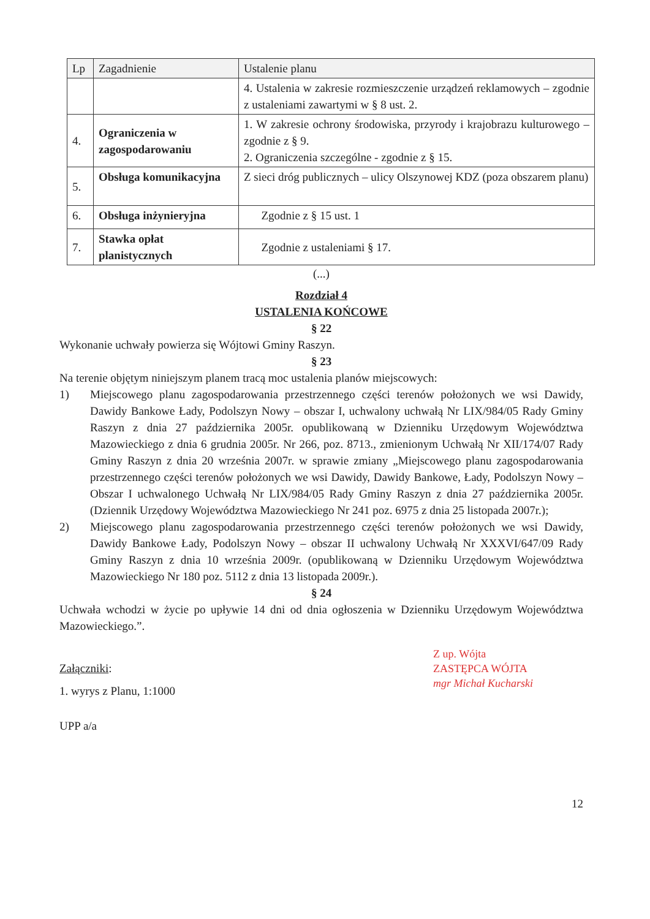| Lp | Zagadnienie | Ustalenie planu |
| --- | --- | --- |
| | | 4. Ustalenia w zakresie rozmieszczenie urządzeń reklamowych – zgodnie z ustaleniami zawartymi w § 8 ust. 2. |
| 4. | Ograniczenia w zagospodarowaniu | 1. W zakresie ochrony środowiska, przyrody i krajobrazu kulturowego – zgodnie z § 9. 2. Ograniczenia szczególne - zgodnie z § 15. |
| 5. | Obsługa komunikacyjna | Z sieci dróg publicznych – ulicy Olszynowej KDZ (poza obszarem planu) |
| 6. | Obsługa inżynieryjna | Zgodnie z § 15 ust. 1 |
| 7. | Stawka opłat planistycznych | Zgodnie z ustaleniami § 17. |
(...)
Rozdział 4
USTALENIA KOŃCOWE
§ 22
Wykonanie uchwały powierza się Wójtowi Gminy Raszyn.
§ 23
Na terenie objętym niniejszym planem tracą moc ustalenia planów miejscowych:
1) Miejscowego planu zagospodarowania przestrzennego części terenów położonych we wsi Dawidy, Dawidy Bankowe Łady, Podolszyn Nowy – obszar I, uchwalony uchwałą Nr LIX/984/05 Rady Gminy Raszyn z dnia 27 października 2005r. opublikowaną w Dzienniku Urzędowym Województwa Mazowieckiego z dnia 6 grudnia 2005r. Nr 266, poz. 8713., zmienionym Uchwałą Nr XII/174/07 Rady Gminy Raszyn z dnia 20 września 2007r. w sprawie zmiany „Miejscowego planu zagospodarowania przestrzennego części terenów położonych we wsi Dawidy, Dawidy Bankowe, Łady, Podolszyn Nowy – Obszar I uchwalonego Uchwałą Nr LIX/984/05 Rady Gminy Raszyn z dnia 27 października 2005r. (Dziennik Urzędowy Województwa Mazowieckiego Nr 241 poz. 6975 z dnia 25 listopada 2007r.);
2) Miejscowego planu zagospodarowania przestrzennego części terenów położonych we wsi Dawidy, Dawidy Bankowe Łady, Podolszyn Nowy – obszar II uchwalony Uchwałą Nr XXXVI/647/09 Rady Gminy Raszyn z dnia 10 września 2009r. (opublikowaną w Dzienniku Urzędowym Województwa Mazowieckiego Nr 180 poz. 5112 z dnia 13 listopada 2009r.).
§ 24
Uchwała wchodzi w życie po upływie 14 dni od dnia ogłoszenia w Dzienniku Urzędowym Województwa Mazowieckiego.”.
Z up. Wójta
ZASTĘPCA WÓJTA
mgr Michał Kucharski
Załączniki:
1. wyrys z Planu, 1:1000
UPP a/a
12